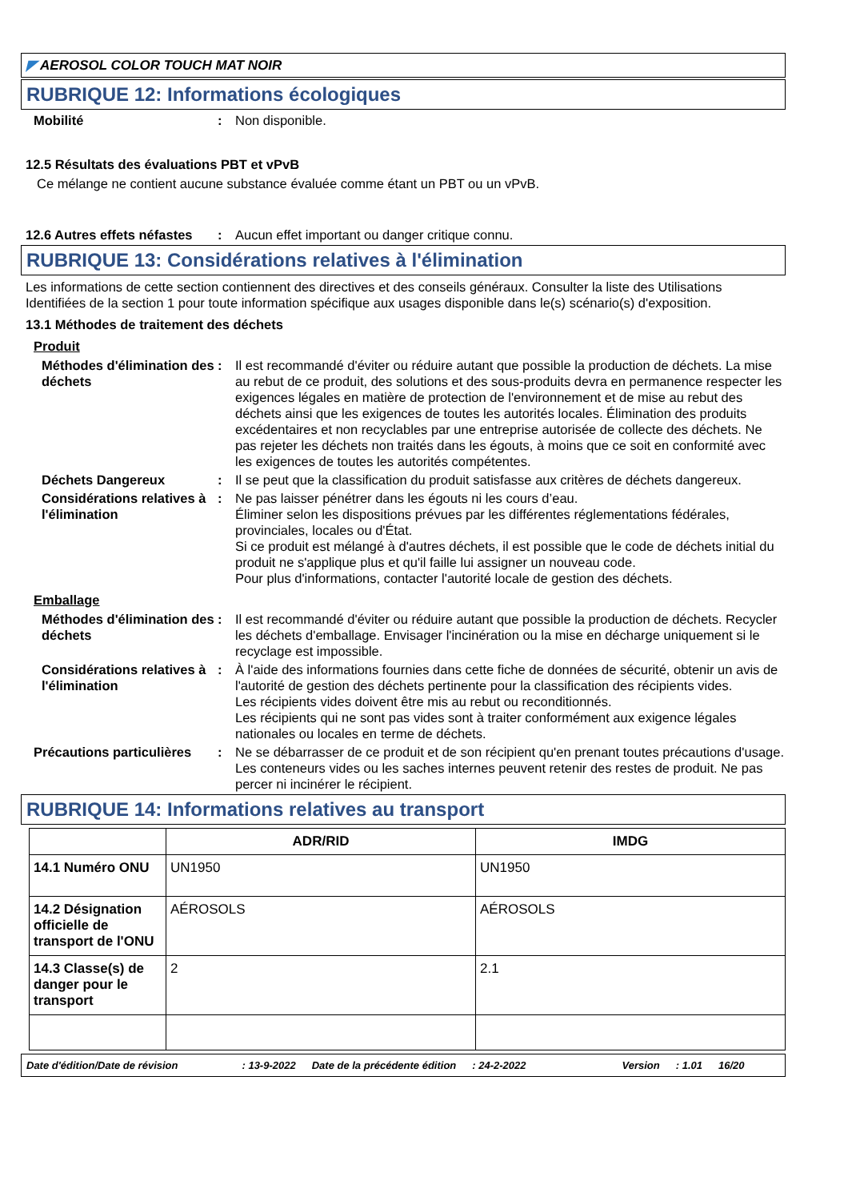◤ AEROSOL COLOR TOUCH MAT NOIR
RUBRIQUE 12: Informations écologiques
Mobilité : Non disponible.
12.5 Résultats des évaluations PBT et vPvB
Ce mélange ne contient aucune substance évaluée comme étant un PBT ou un vPvB.
12.6 Autres effets néfastes
: Aucun effet important ou danger critique connu.
RUBRIQUE 13: Considérations relatives à l'élimination
Les informations de cette section contiennent des directives et des conseils généraux. Consulter la liste des Utilisations Identifiées de la section 1 pour toute information spécifique aux usages disponible dans le(s) scénario(s) d'exposition.
13.1 Méthodes de traitement des déchets
Produit
Méthodes d'élimination des déchets
: Il est recommandé d'éviter ou réduire autant que possible la production de déchets. La mise au rebut de ce produit, des solutions et des sous-produits devra en permanence respecter les exigences légales en matière de protection de l'environnement et de mise au rebut des déchets ainsi que les exigences de toutes les autorités locales. Élimination des produits excédentaires et non recyclables par une entreprise autorisée de collecte des déchets. Ne pas rejeter les déchets non traités dans les égouts, à moins que ce soit en conformité avec les exigences de toutes les autorités compétentes.
Déchets Dangereux : Il se peut que la classification du produit satisfasse aux critères de déchets dangereux.
Considérations relatives à l'élimination
: Ne pas laisser pénétrer dans les égouts ni les cours d’eau.
Éliminer selon les dispositions prévues par les différentes réglementations fédérales, provinciales, locales ou d'État.
Si ce produit est mélangé à d'autres déchets, il est possible que le code de déchets initial du produit ne s'applique plus et qu'il faille lui assigner un nouveau code.
Pour plus d'informations, contacter l'autorité locale de gestion des déchets.
Emballage
Méthodes d'élimination des déchets
: Il est recommandé d'éviter ou réduire autant que possible la production de déchets. Recycler les déchets d'emballage. Envisager l'incinération ou la mise en décharge uniquement si le recyclage est impossible.
Considérations relatives à l'élimination
: À l'aide des informations fournies dans cette fiche de données de sécurité, obtenir un avis de l'autorité de gestion des déchets pertinente pour la classification des récipients vides.
Les récipients vides doivent être mis au rebut ou reconditionnés.
Les récipients qui ne sont pas vides sont à traiter conformément aux exigence légales nationales ou locales en terme de déchets.
Précautions particulières
: Ne se débarrasser de ce produit et de son récipient qu'en prenant toutes précautions d'usage. Les conteneurs vides ou les saches internes peuvent retenir des restes de produit. Ne pas percer ni incinérer le récipient.
RUBRIQUE 14: Informations relatives au transport
| | ADR/RID | IMDG |
| --- | --- | --- |
| 14.1 Numéro ONU | UN1950 | UN1950 |
| 14.2 Désignation officielle de transport de l'ONU | AÉROSOLS | AÉROSOLS |
| 14.3 Classe(s) de danger pour le transport | 2 | 2.1 |
Date d'édition/Date de révision: 13-9-2022 Date de la précédente édition: 24-2-2022 Version: 1.01 16/20